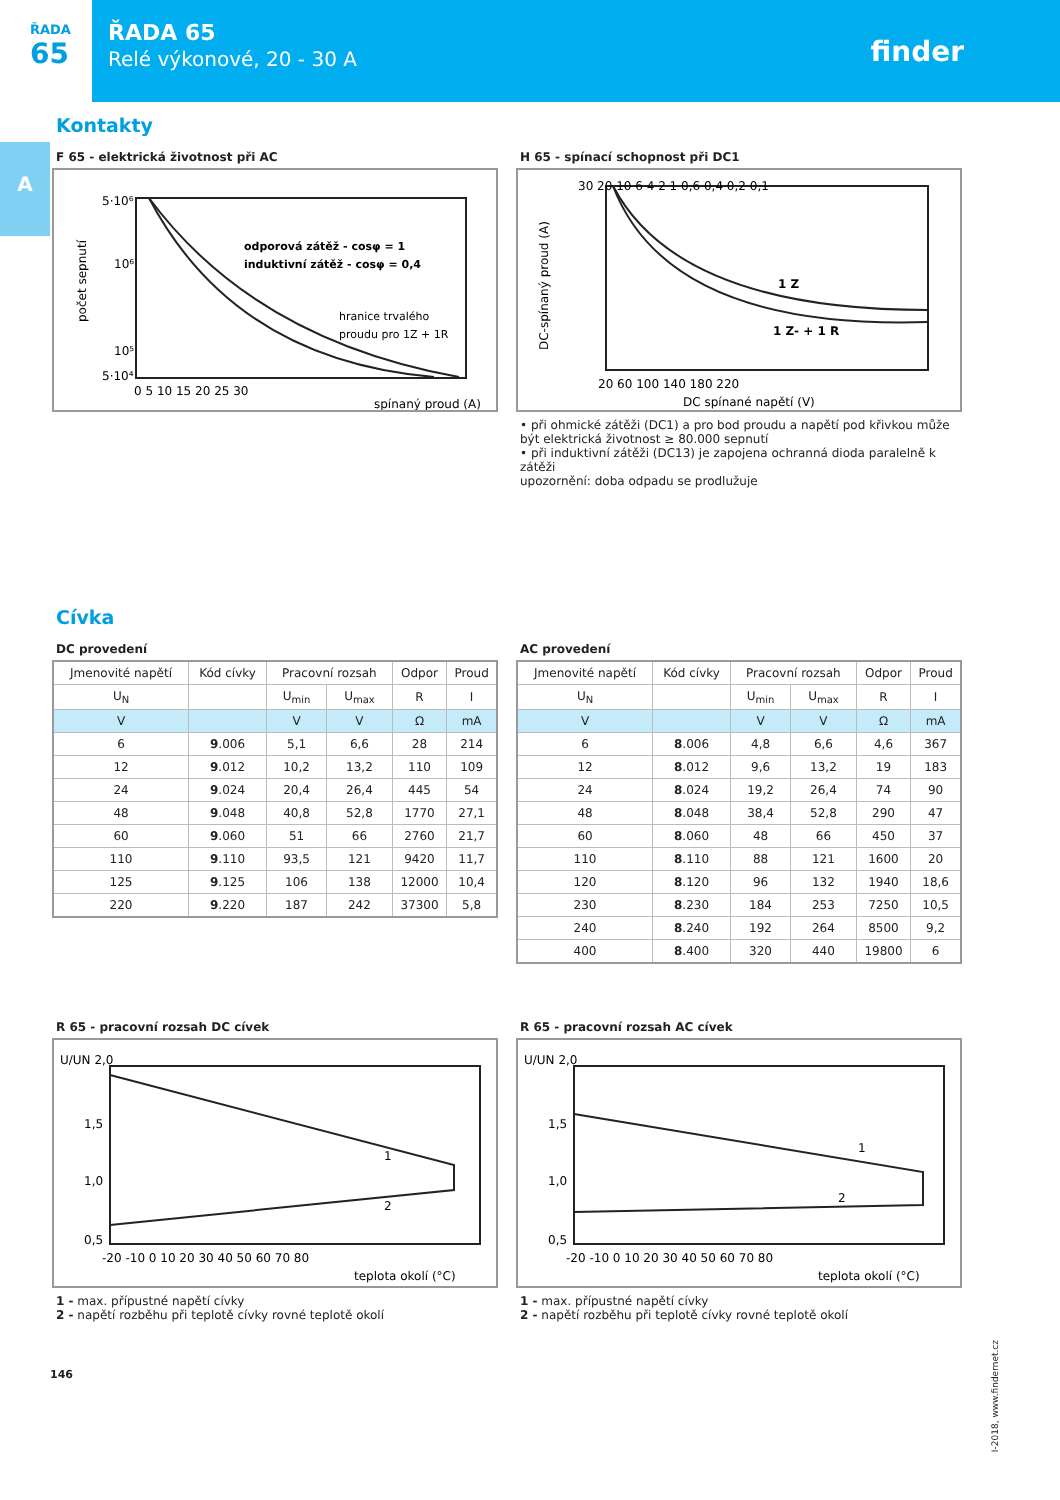ŘADA
65
ŘADA 65
Relé výkonové, 20 - 30 A
finder
A
Kontakty
F 65 - elektrická životnost při AC
počet sepnutí
odporová zátěž - cosφ = 1
induktivní zátěž - cosφ = 0,4
hranice trvalého
proudu pro 1Z + 1R
5·10⁶
10⁶
10⁵
5·10⁴
0 5 10 15 20 25 30
spínaný proud (A)
H 65 - spínací schopnost při DC1
DC-spínaný proud (A)
1 Z
1 Z- + 1 R
30 20 10 6 4 2 1 0,6 0,4 0,2 0,1
20 60 100 140 180 220
DC spínané napětí (V)
• při ohmické zátěži (DC1) a pro bod proudu a napětí pod křivkou může být elektrická životnost ≥ 80.000 sepnutí
• při induktivní zátěži (DC13) je zapojena ochranná dioda paralelně k zátěži
upozornění: doba odpadu se prodlužuje
Cívka
DC provedení
| Jmenovité napětí | Kód cívky | Pracovní rozsah | | Odpor | Proud |
| --- | --- | --- | --- | --- | --- |
| U<sub>N</sub> | | U<sub>min</sub> | U<sub>max</sub> | R | I |
| V | | V | V | Ω | mA |
| 6 | 9 .006 | 5,1 | 6,6 | 28 | 214 |
| 12 | 9 .012 | 10,2 | 13,2 | 110 | 109 |
| 24 | 9 .024 | 20,4 | 26,4 | 445 | 54 |
| 48 | 9 .048 | 40,8 | 52,8 | 1770 | 27,1 |
| 60 | 9 .060 | 51 | 66 | 2760 | 21,7 |
| 110 | 9 .110 | 93,5 | 121 | 9420 | 11,7 |
| 125 | 9 .125 | 106 | 138 | 12000 | 10,4 |
| 220 | 9 .220 | 187 | 242 | 37300 | 5,8 |
AC provedení
| Jmenovité napětí | Kód cívky | Pracovní rozsah | | Odpor | Proud |
| --- | --- | --- | --- | --- | --- |
| U<sub>N</sub> | | U<sub>min</sub> | U<sub>max</sub> | R | I |
| V | | V | V | Ω | mA |
| 6 | 8 .006 | 4,8 | 6,6 | 4,6 | 367 |
| 12 | 8 .012 | 9,6 | 13,2 | 19 | 183 |
| 24 | 8 .024 | 19,2 | 26,4 | 74 | 90 |
| 48 | 8 .048 | 38,4 | 52,8 | 290 | 47 |
| 60 | 8 .060 | 48 | 66 | 450 | 37 |
| 110 | 8 .110 | 88 | 121 | 1600 | 20 |
| 120 | 8 .120 | 96 | 132 | 1940 | 18,6 |
| 230 | 8 .230 | 184 | 253 | 7250 | 10,5 |
| 240 | 8 .240 | 192 | 264 | 8500 | 9,2 |
| 400 | 8 .400 | 320 | 440 | 19800 | 6 |
R 65 - pracovní rozsah DC cívek
U/UN 2,0
1,5
1,0
0,5
1
2
-20 -10 0 10 20 30 40 50 60 70 80
teplota okolí (°C)
1 - max. přípustné napětí cívky
2 - napětí rozběhu při teplotě cívky rovné teplotě okolí
R 65 - pracovní rozsah AC cívek
U/UN 2,0
1,5
1,0
0,5
1
2
-20 -10 0 10 20 30 40 50 60 70 80
teplota okolí (°C)
1 - max. přípustné napětí cívky
2 - napětí rozběhu při teplotě cívky rovné teplotě okolí
146
I-2018, www.findernet.cz